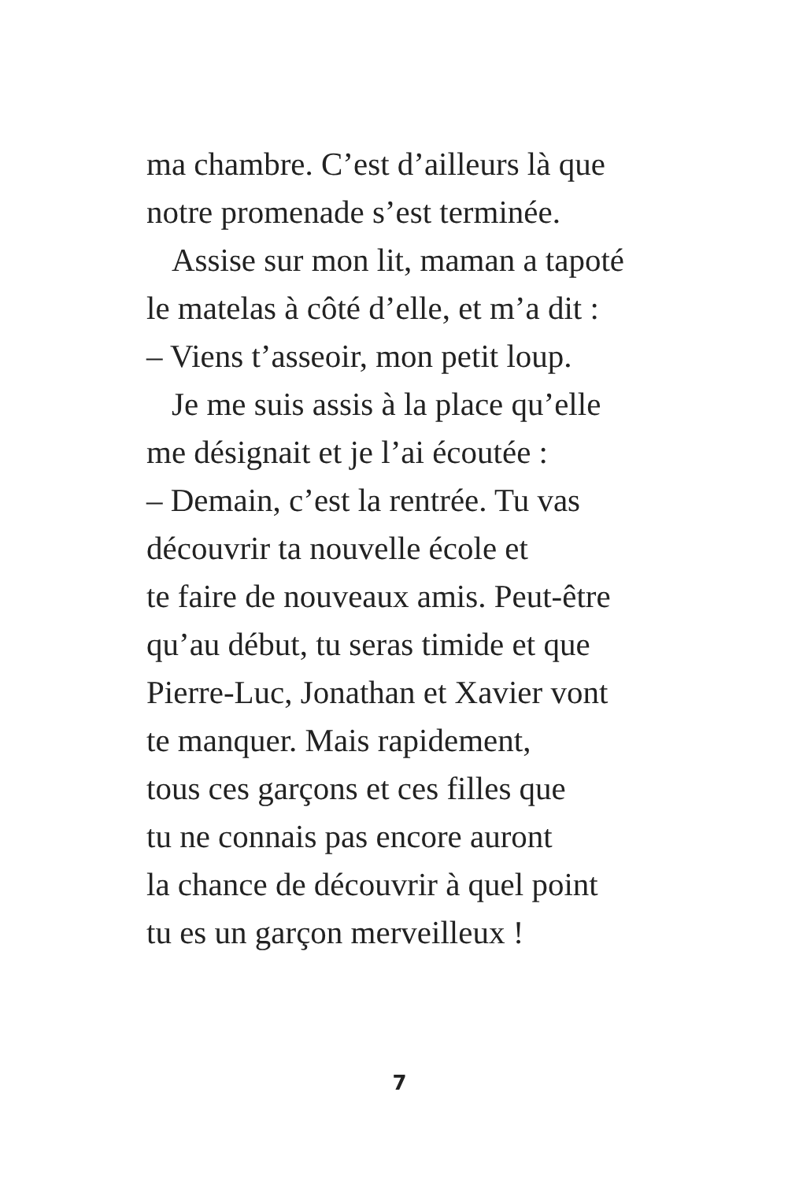ma chambre. C’est d’ailleurs là que
notre promenade s’est terminée.
Assise sur mon lit, maman a tapoté
le matelas à côté d’elle, et m’a dit :
– Viens t’asseoir, mon petit loup.
Je me suis assis à la place qu’elle
me désignait et je l’ai écoutée :
– Demain, c’est la rentrée. Tu vas
découvrir ta nouvelle école et
te faire de nouveaux amis. Peut-être
qu’au début, tu seras timide et que
Pierre-Luc, Jonathan et Xavier vont
te manquer. Mais rapidement,
tous ces garçons et ces filles que
tu ne connais pas encore auront
la chance de découvrir à quel point
tu es un garçon merveilleux !
7